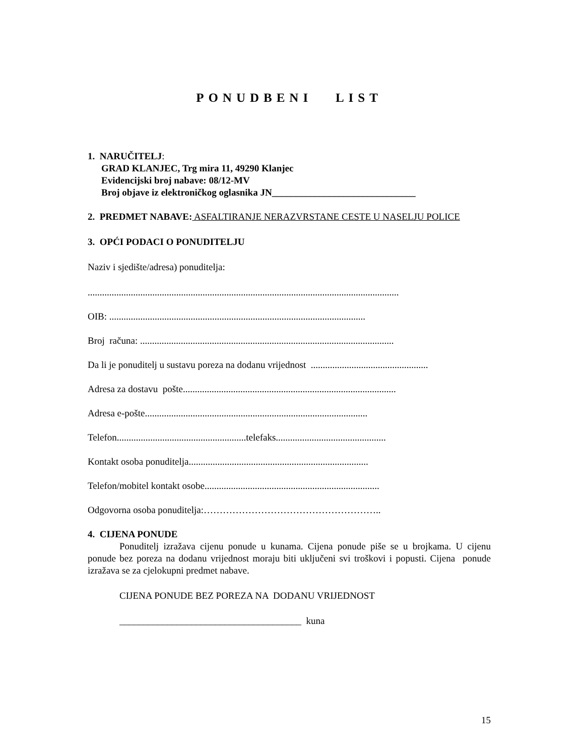PONUDBENI LIST
1. NARUČITELJ:
GRAD KLANJEC, Trg mira 11, 49290 Klanjec
Evidencijski broj nabave: 08/12-MV
Broj objave iz elektroničkog oglasnika JN______________________________
2. PREDMET NABAVE: ASFALTIRANJE NERAZVRSTANE CESTE U NASELJU POLICE
3. OPĆI PODACI O PONUDITELJU
Naziv i sjedište/adresa) ponuditelja:
..................................................................................................................................
OIB: ...........................................................................................................
Broj računa: ..........................................................................................................
Da li je ponuditelj u sustavu poreza na dodanu vrijednost .................................................
Adresa za dostavu pošte.........................................................................................
Adresa e-pošte.............................................................................................
Telefon......................................................telefaks..............................................
Kontakt osoba ponuditelja...........................................................................
Telefon/mobitel kontakt osobe.........................................................................
Odgovorna osoba ponuditelja:………………………………………………..
4. CIJENA PONUDE
Ponuditelj izražava cijenu ponude u kunama. Cijena ponude piše se u brojkama. U cijenu ponude bez poreza na dodanu vrijednost moraju biti uključeni svi troškovi i popusti. Cijena ponude izražava se za cjelokupni predmet nabave.
CIJENA PONUDE BEZ POREZA NA DODANU VRIJEDNOST
______________________________________ kuna
15